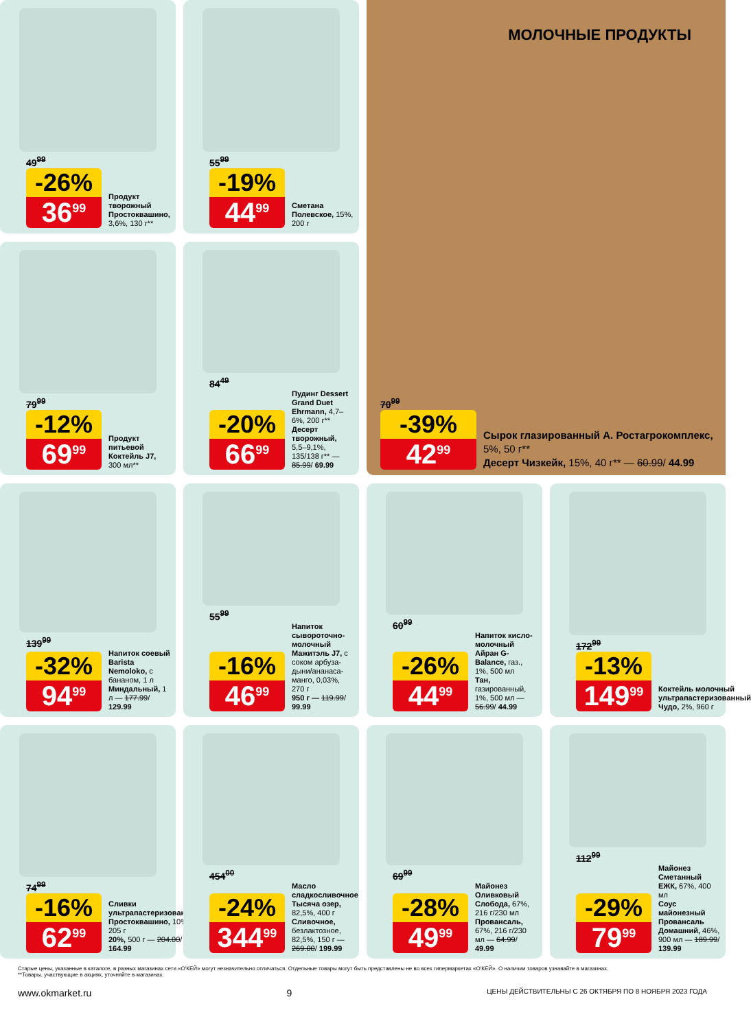49<sup>99</sup>
-26%
36<sup>99</sup>
Продукт творожный Простоквашино, 3,6%, 130 г**
55<sup>99</sup>
-19%
44<sup>99</sup>
Сметана Полевское, 15%, 200 г
МОЛОЧНЫЕ ПРОДУКТЫ
70<sup>99</sup>
-39%
42<sup>99</sup>
Сырок глазированный А. Ростагрокомплекс, 5%, 50 г**
Десерт Чизкейк, 15%, 40 г** — 60.99/ 44.99
79<sup>99</sup>
-12%
69<sup>99</sup>
Продукт питьевой Коктейль J7, 300 мл**
84<sup>49</sup>
-20%
66<sup>99</sup>
Пудинг Dessert Grand Duet Ehrmann, 4,7–6%, 200 г**
Десерт творожный, 5,5–9,1%, 135/138 г** — 85.99/ 69.99
139<sup>99</sup>
-32%
94<sup>99</sup>
Напиток соевый Barista Nemoloko, с бананом, 1 л
Миндальный, 1 л — 177.99/ 129.99
55<sup>99</sup>
-16%
46<sup>99</sup>
Напиток сыворо­точно-молочный Мажитэль J7, с соком арбуза-дыни/ананаса-манго, 0,03%, 270 г
950 г — 119.99/ 99.99
60<sup>99</sup>
-26%
44<sup>99</sup>
Напиток кисло­молочный Айран G-Balance, газ., 1%, 500 мл
Тан, газированный, 1%, 500 мл — 56.99/ 44.99
172<sup>99</sup>
-13%
149<sup>99</sup>
Коктейль молочный ультрапастеризованный Чудо, 2%, 960 г
74<sup>99</sup>
-16%
62<sup>99</sup>
Сливки ультрапастеризованные Простоквашино, 10%, 205 г
20%, 500 г — 204.00/ 164.99
454<sup>00</sup>
-24%
344<sup>99</sup>
Масло сладкосливочное Тысяча озер, 82,5%, 400 г
Сливочное, безлактозное, 82,5%, 150 г — 269.00/ 199.99
69<sup>99</sup>
-28%
49<sup>99</sup>
Майонез Оливковый Слобода, 67%, 216 г/230 мл
Провансаль, 67%, 216 г/230 мл — 64.99/ 49.99
112<sup>99</sup>
-29%
79<sup>99</sup>
Майонез Сметанный ЕЖК, 67%, 400 мл
Соус майонезный Провансаль Домашний, 46%, 900 мл — 189.99/ 139.99
Старые цены, указанные в каталоге, в разных магазинах сети «О'КЕЙ» могут незначительно отличаться. Отдельные товары могут быть представлены не во всех гипермаркетах «О'КЕЙ». О наличии товаров узнавайте в магазинах.
**Товары, участвующие в акциях, уточняйте в магазинах.
www.okmarket.ru 9 ЦЕНЫ ДЕЙСТВИТЕЛЬНЫ С 26 ОКТЯБРЯ ПО 8 НОЯБРЯ 2023 ГОДА